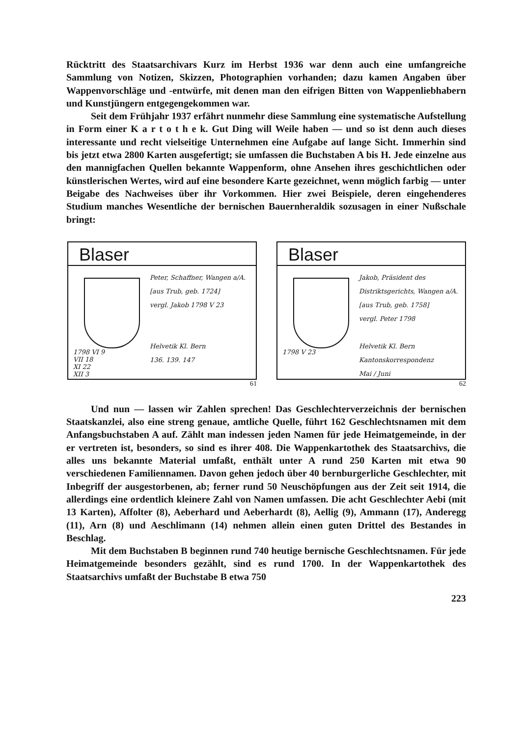Rücktritt des Staatsarchivars Kurz im Herbst 1936 war denn auch eine umfangreiche Sammlung von Notizen, Skizzen, Photographien vorhanden; dazu kamen Angaben über Wappenvorschläge und -entwürfe, mit denen man den eifrigen Bitten von Wappenliebhabern und Kunstjüngern entgegengekommen war.
Seit dem Frühjahr 1937 erfährt nunmehr diese Sammlung eine systematische Aufstellung in Form einer K a r t o t h e k. Gut Ding will Weile haben — und so ist denn auch dieses interessante und recht vielseitige Unternehmen eine Aufgabe auf lange Sicht. Immerhin sind bis jetzt etwa 2800 Karten ausgefertigt; sie umfassen die Buchstaben A bis H. Jede einzelne aus den mannigfachen Quellen bekannte Wappenform, ohne Ansehen ihres geschichtlichen oder künstlerischen Wertes, wird auf eine besondere Karte gezeichnet, wenn möglich farbig — unter Beigabe des Nachweises über ihr Vorkommen. Hier zwei Beispiele, deren eingehenderes Studium manches Wesentliche der bernischen Bauernheraldik sozusagen in einer Nußschale bringt:
Blaser
1798 VI 9
VII 18
XI 22
XII 3
Peter, Schaffner, Wangen a/A.
[aus Trub, geb. 1724]
vergl. Jakob 1798 V 23
Helvetik Kl. Bern
136. 139. 147
61
Blaser
1798 V 23
Jakob, Präsident des Distriktsgerichts, Wangen a/A.
[aus Trub, geb. 1758]
vergl. Peter 1798
Helvetik Kl. Bern
Kantonskorrespondenz
Mai / Juni
62
Und nun — lassen wir Zahlen sprechen! Das Geschlechterverzeichnis der bernischen Staatskanzlei, also eine streng genaue, amtliche Quelle, führt 162 Geschlechtsnamen mit dem Anfangsbuchstaben A auf. Zählt man indessen jeden Namen für jede Heimatgemeinde, in der er vertreten ist, besonders, so sind es ihrer 408. Die Wappenkartothek des Staatsarchivs, die alles uns bekannte Material umfaßt, enthält unter A rund 250 Karten mit etwa 90 verschiedenen Familiennamen. Davon gehen jedoch über 40 bernburgerliche Geschlechter, mit Inbegriff der ausgestorbenen, ab; ferner rund 50 Neuschöpfungen aus der Zeit seit 1914, die allerdings eine ordentlich kleinere Zahl von Namen umfassen. Die acht Geschlechter Aebi (mit 13 Karten), Affolter (8), Aeberhard und Aeberhardt (8), Aellig (9), Ammann (17), Anderegg (11), Arn (8) und Aeschlimann (14) nehmen allein einen guten Drittel des Bestandes in Beschlag.
Mit dem Buchstaben B beginnen rund 740 heutige bernische Geschlechtsnamen. Für jede Heimatgemeinde besonders gezählt, sind es rund 1700. In der Wappenkartothek des Staatsarchivs umfaßt der Buchstabe B etwa 750
223